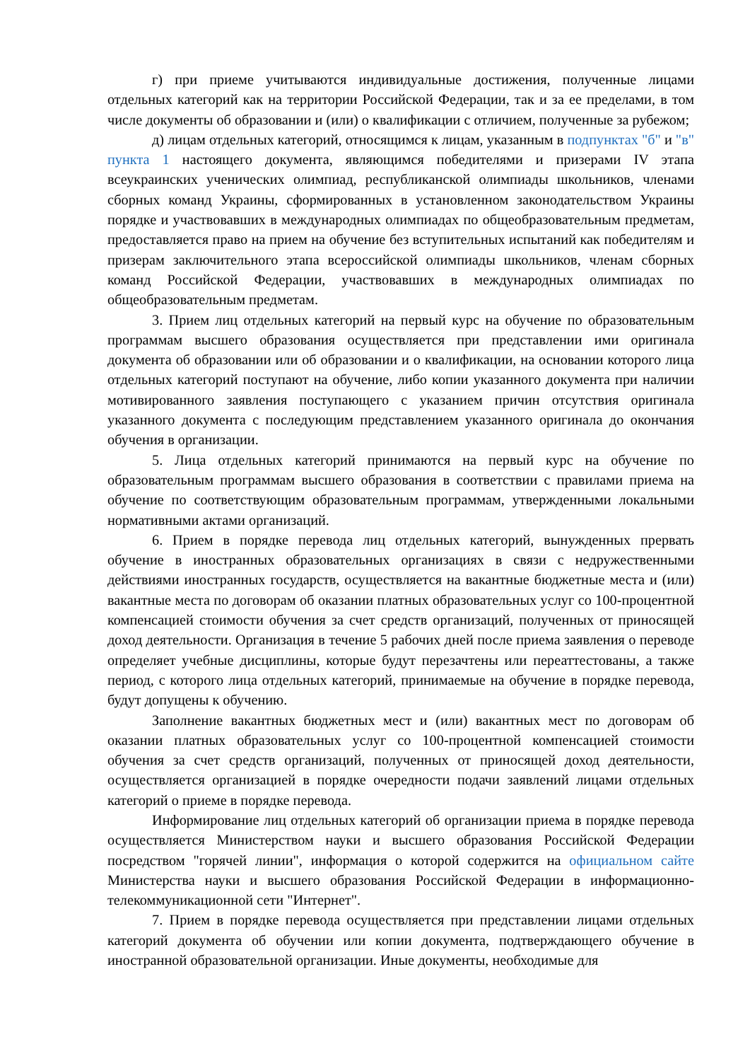г) при приеме учитываются индивидуальные достижения, полученные лицами отдельных категорий как на территории Российской Федерации, так и за ее пределами, в том числе документы об образовании и (или) о квалификации с отличием, полученные за рубежом;
д) лицам отдельных категорий, относящимся к лицам, указанным в подпунктах "б" и "в" пункта 1 настоящего документа, являющимся победителями и призерами IV этапа всеукраинских ученических олимпиад, республиканской олимпиады школьников, членами сборных команд Украины, сформированных в установленном законодательством Украины порядке и участвовавших в международных олимпиадах по общеобразовательным предметам, предоставляется право на прием на обучение без вступительных испытаний как победителям и призерам заключительного этапа всероссийской олимпиады школьников, членам сборных команд Российской Федерации, участвовавших в международных олимпиадах по общеобразовательным предметам.
3. Прием лиц отдельных категорий на первый курс на обучение по образовательным программам высшего образования осуществляется при представлении ими оригинала документа об образовании или об образовании и о квалификации, на основании которого лица отдельных категорий поступают на обучение, либо копии указанного документа при наличии мотивированного заявления поступающего с указанием причин отсутствия оригинала указанного документа с последующим представлением указанного оригинала до окончания обучения в организации.
5. Лица отдельных категорий принимаются на первый курс на обучение по образовательным программам высшего образования в соответствии с правилами приема на обучение по соответствующим образовательным программам, утвержденными локальными нормативными актами организаций.
6. Прием в порядке перевода лиц отдельных категорий, вынужденных прервать обучение в иностранных образовательных организациях в связи с недружественными действиями иностранных государств, осуществляется на вакантные бюджетные места и (или) вакантные места по договорам об оказании платных образовательных услуг со 100-процентной компенсацией стоимости обучения за счет средств организаций, полученных от приносящей доход деятельности. Организация в течение 5 рабочих дней после приема заявления о переводе определяет учебные дисциплины, которые будут перезачтены или переаттестованы, а также период, с которого лица отдельных категорий, принимаемые на обучение в порядке перевода, будут допущены к обучению.
Заполнение вакантных бюджетных мест и (или) вакантных мест по договорам об оказании платных образовательных услуг со 100-процентной компенсацией стоимости обучения за счет средств организаций, полученных от приносящей доход деятельности, осуществляется организацией в порядке очередности подачи заявлений лицами отдельных категорий о приеме в порядке перевода.
Информирование лиц отдельных категорий об организации приема в порядке перевода осуществляется Министерством науки и высшего образования Российской Федерации посредством "горячей линии", информация о которой содержится на официальном сайте Министерства науки и высшего образования Российской Федерации в информационно-телекоммуникационной сети "Интернет".
7. Прием в порядке перевода осуществляется при представлении лицами отдельных категорий документа об обучении или копии документа, подтверждающего обучение в иностранной образовательной организации. Иные документы, необходимые для